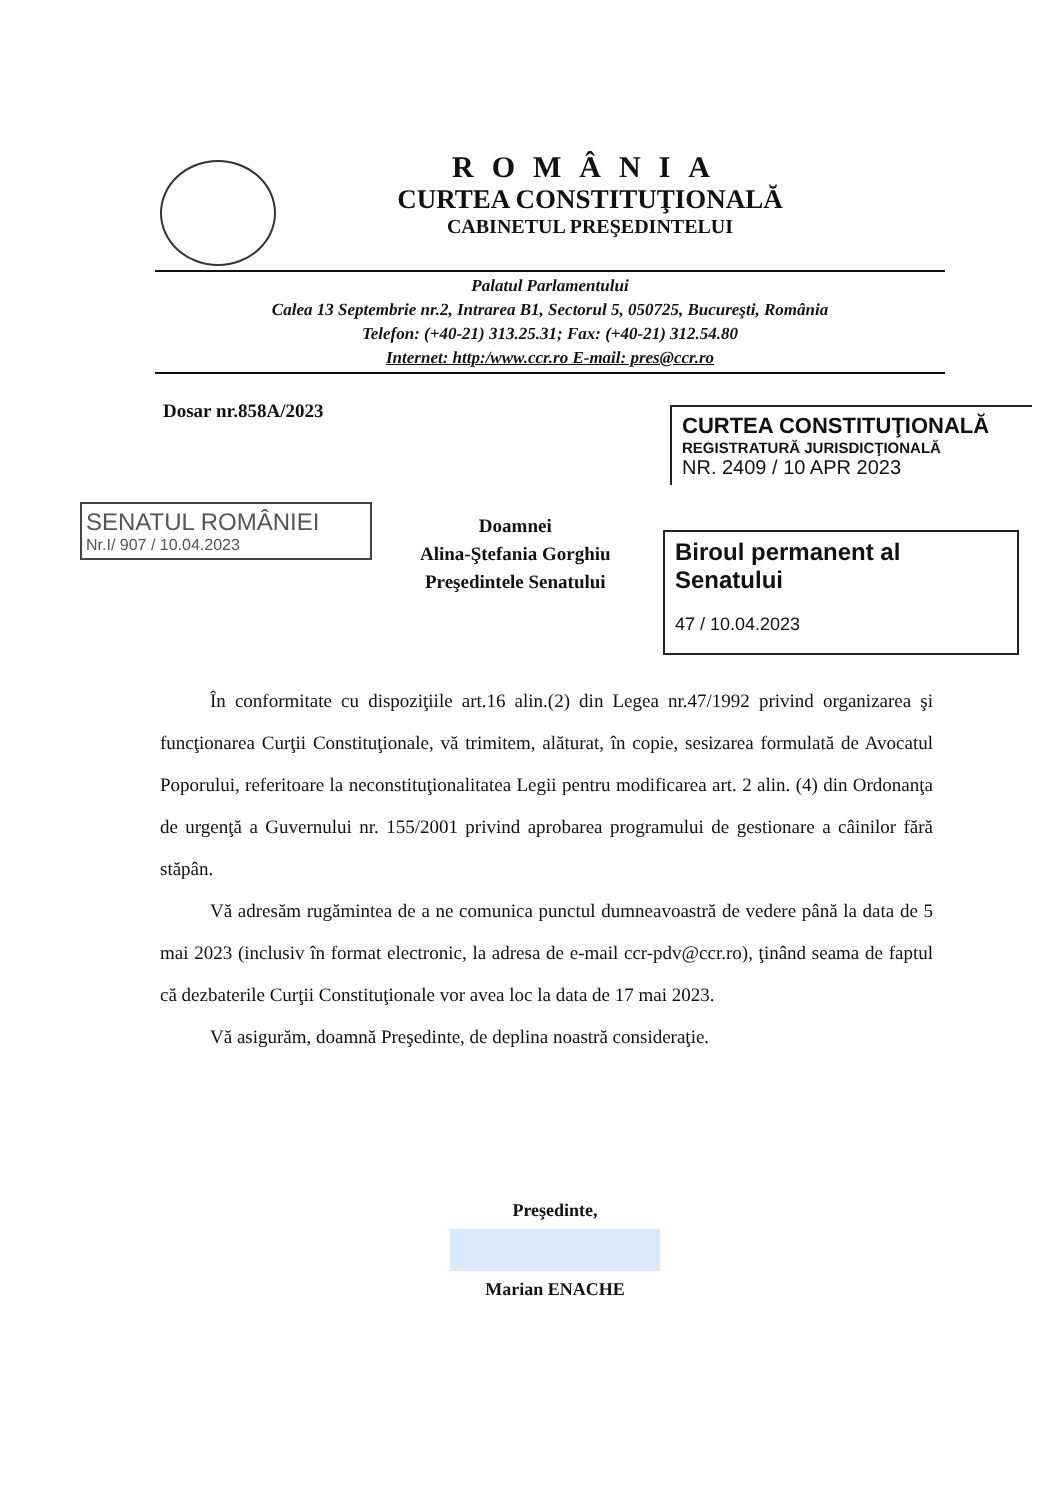ROMÂNIA
CURTEA CONSTITUŢIONALĂ
CABINETUL PREŞEDINTELUI
Palatul Parlamentului
Calea 13 Septembrie nr.2, Intrarea B1, Sectorul 5, 050725, Bucureşti, România
Telefon: (+40-21) 313.25.31; Fax: (+40-21) 312.54.80
Internet: http:/www.ccr.ro E-mail: pres@ccr.ro
Dosar nr.858A/2023
CURTEA CONSTITUŢIONALĂ
REGISTRATURĂ JURISDICŢIONALĂ
NR. 2409 / 10 APR 2023
SENATUL ROMÂNIEI
Nr.I/ 907 / 10.04.2023
Doamnei
Alina-Ştefania Gorghiu
Preşedintele Senatului
Biroul permanent al Senatului
47 / 10.04.2023
În conformitate cu dispoziţiile art.16 alin.(2) din Legea nr.47/1992 privind organizarea şi funcţionarea Curţii Constituţionale, vă trimitem, alăturat, în copie, sesizarea formulată de Avocatul Poporului, referitoare la neconstituţionalitatea Legii pentru modificarea art. 2 alin. (4) din Ordonanţa de urgenţă a Guvernului nr. 155/2001 privind aprobarea programului de gestionare a câinilor fără stăpân.
Vă adresăm rugămintea de a ne comunica punctul dumneavoastră de vedere până la data de 5 mai 2023 (inclusiv în format electronic, la adresa de e-mail ccr-pdv@ccr.ro), ţinând seama de faptul că dezbaterile Curţii Constituţionale vor avea loc la data de 17 mai 2023.
Vă asigurăm, doamnă Preşedinte, de deplina noastră consideraţie.
Preşedinte,
Marian ENACHE